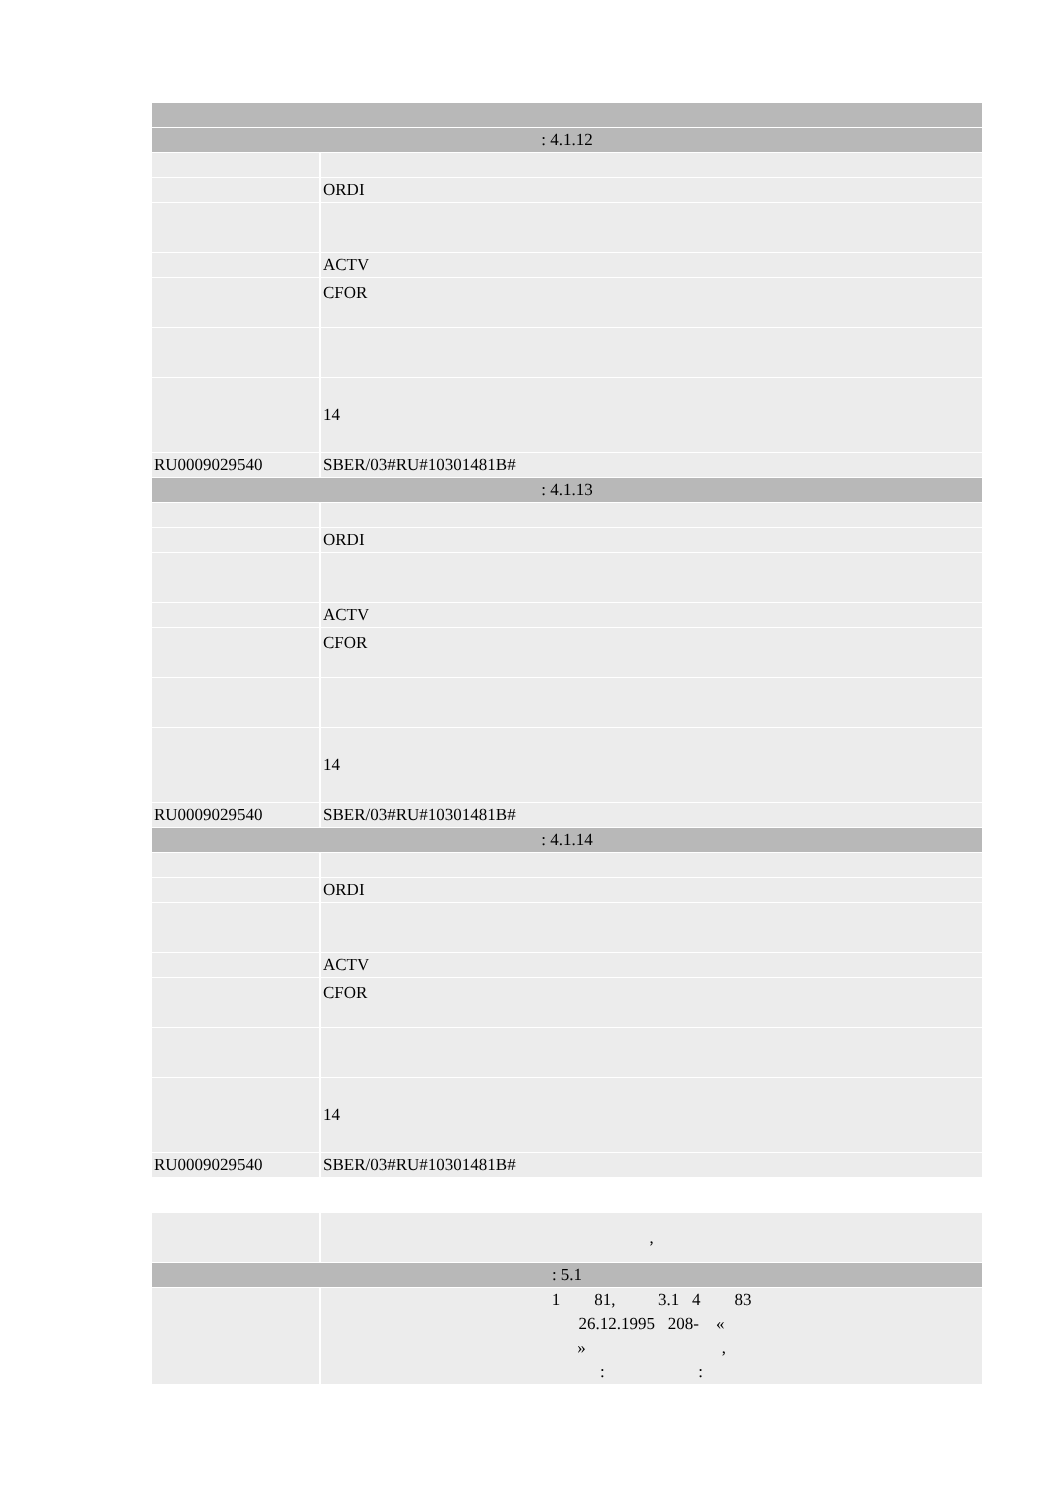| : 4.1.12 | |
| | ORDI |
| | ACTV |
| | CFOR |
| | 14 |
| RU0009029540 | SBER/03#RU#10301481B# |
| : 4.1.13 | |
| | ORDI |
| | ACTV |
| | CFOR |
| | 14 |
| RU0009029540 | SBER/03#RU#10301481B# |
| : 4.1.14 | |
| | ORDI |
| | ACTV |
| | CFOR |
| | 14 |
| RU0009029540 | SBER/03#RU#10301481B# |
| | , |
| : 5.1 | |
| | 1 81, 3.1 4 83 26.12.1995 208- « » , : : |